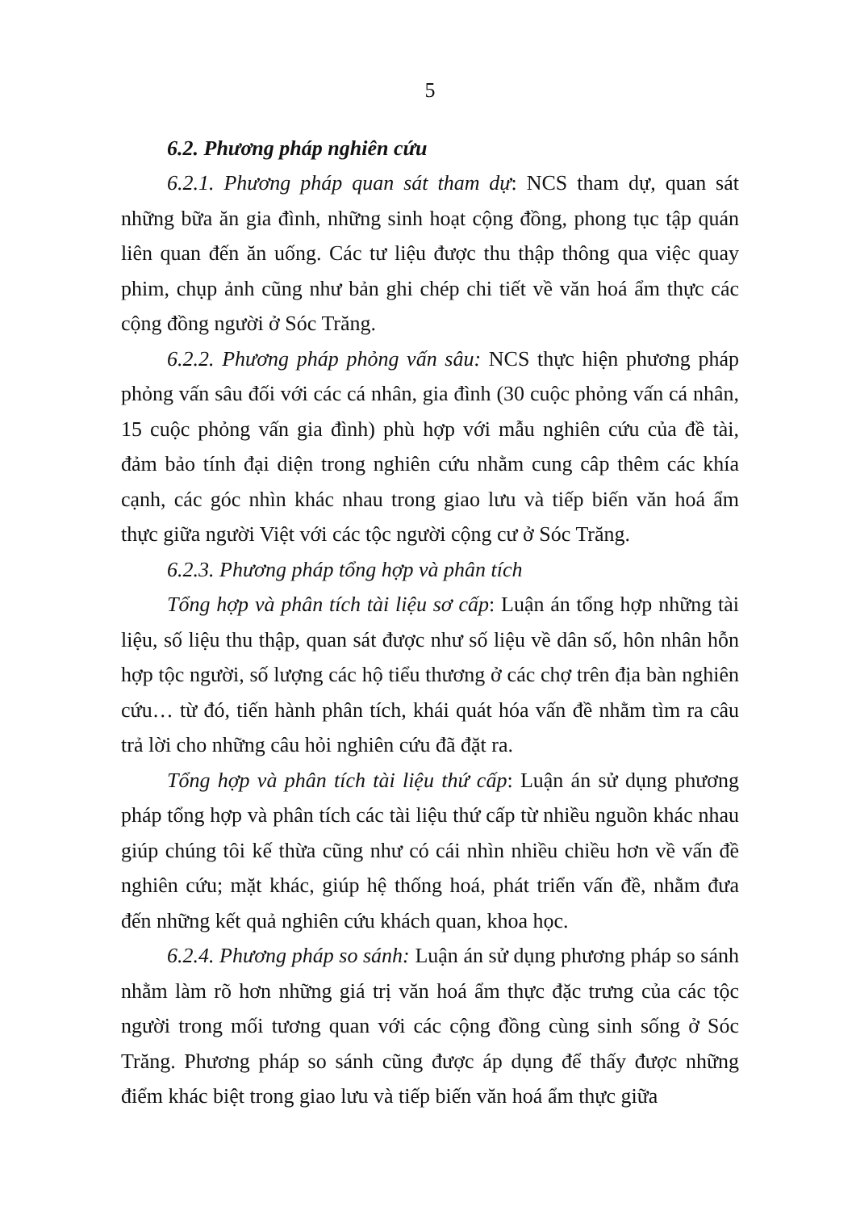5
6.2. Phương pháp nghiên cứu
6.2.1. Phương pháp quan sát tham dự: NCS tham dự, quan sát những bữa ăn gia đình, những sinh hoạt cộng đồng, phong tục tập quán liên quan đến ăn uống. Các tư liệu được thu thập thông qua việc quay phim, chụp ảnh cũng như bản ghi chép chi tiết về văn hoá ẩm thực các cộng đồng người ở Sóc Trăng.
6.2.2. Phương pháp phỏng vấn sâu: NCS thực hiện phương pháp phỏng vấn sâu đối với các cá nhân, gia đình (30 cuộc phỏng vấn cá nhân, 15 cuộc phỏng vấn gia đình) phù hợp với mẫu nghiên cứu của đề tài, đảm bảo tính đại diện trong nghiên cứu nhằm cung câp thêm các khía cạnh, các góc nhìn khác nhau trong giao lưu và tiếp biến văn hoá ẩm thực giữa người Việt với các tộc người cộng cư ở Sóc Trăng.
6.2.3. Phương pháp tổng hợp và phân tích
Tổng hợp và phân tích tài liệu sơ cấp: Luận án tổng hợp những tài liệu, số liệu thu thập, quan sát được như số liệu về dân số, hôn nhân hỗn hợp tộc người, số lượng các hộ tiểu thương ở các chợ trên địa bàn nghiên cứu… từ đó, tiến hành phân tích, khái quát hóa vấn đề nhằm tìm ra câu trả lời cho những câu hỏi nghiên cứu đã đặt ra.
Tổng hợp và phân tích tài liệu thứ cấp: Luận án sử dụng phương pháp tổng hợp và phân tích các tài liệu thứ cấp từ nhiều nguồn khác nhau giúp chúng tôi kế thừa cũng như có cái nhìn nhiều chiều hơn về vấn đề nghiên cứu; mặt khác, giúp hệ thống hoá, phát triển vấn đề, nhằm đưa đến những kết quả nghiên cứu khách quan, khoa học.
6.2.4. Phương pháp so sánh: Luận án sử dụng phương pháp so sánh nhằm làm rõ hơn những giá trị văn hoá ẩm thực đặc trưng của các tộc người trong mối tương quan với các cộng đồng cùng sinh sống ở Sóc Trăng. Phương pháp so sánh cũng được áp dụng để thấy được những điểm khác biệt trong giao lưu và tiếp biến văn hoá ẩm thực giữa